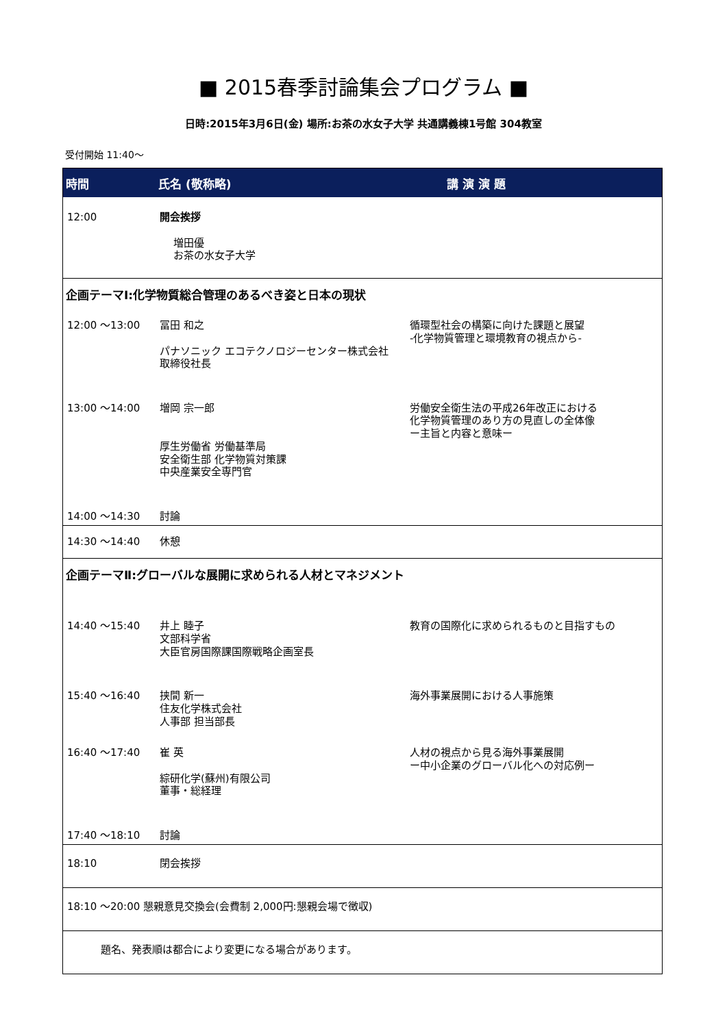■ 2015春季討論集会プログラム ■
日時:2015年3月6日(金) 場所:お茶の水女子大学 共通講義棟1号館 304教室
受付開始 11:40〜
| 時間 | 氏名 (敬称略) | 講 演 演 題 |
| --- | --- | --- |
| 12:00 | 開会挨拶 増田優 お茶の水女子大学 | |
| 企画テーマⅠ:化学物質総合管理のあるべき姿と日本の現状 | | |
| 12:00 〜13:00 | 冨田 和之 パナソニック エコテクノロジーセンター株式会社 取締役社長 | 循環型社会の構築に向けた課題と展望 -化学物質管理と環境教育の視点から- |
| 13:00 〜14:00 | 増岡 宗一郎 厚生労働省 労働基準局 安全衛生部 化学物質対策課 中央産業安全専門官 | 労働安全衛生法の平成26年改正における 化学物質管理のあり方の見直しの全体像 ー主旨と内容と意味ー |
| 14:00 〜14:30 | 討論 | |
| 14:30 〜14:40 | 休憩 | |
| 企画テーマⅡ:グローバルな展開に求められる人材とマネジメント | | |
| 14:40 〜15:40 | 井上 睦子 文部科学省 大臣官房国際課国際戦略企画室長 | 教育の国際化に求められるものと目指すもの |
| 15:40 〜16:40 | 挟間 新一 住友化学株式会社 人事部 担当部長 | 海外事業展開における人事施策 |
| 16:40 〜17:40 | 崔 英 綜研化学(蘇州)有限公司 董事・総経理 | 人材の視点から見る海外事業展開 ー中小企業のグローバル化への対応例ー |
| 17:40 〜18:10 | 討論 | |
| 18:10 | 閉会挨拶 | |
| 18:10 〜20:00 懇親意見交換会(会費制 2,000円:懇親会場で徴収) | | |
| 題名、発表順は都合により変更になる場合があります。 | | |